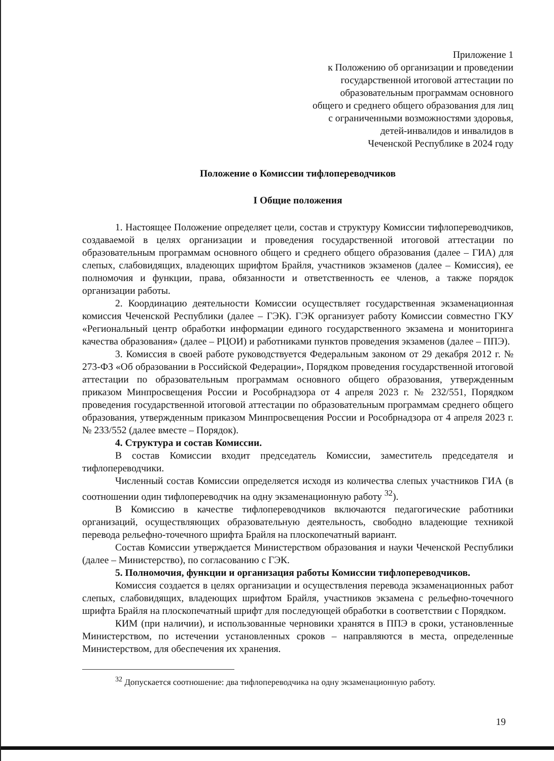Приложение 1
к Положению об организации и проведении
государственной итоговой аттестации по
образовательным программам основного
общего и среднего общего образования для лиц
с ограниченными возможностями здоровья,
детей-инвалидов и инвалидов в
Чеченской Республике в 2024 году
Положение о Комиссии тифлопереводчиков
I Общие положения
1. Настоящее Положение определяет цели, состав и структуру Комиссии тифлопереводчиков, создаваемой в целях организации и проведения государственной итоговой аттестации по образовательным программам основного общего и среднего общего образования (далее – ГИА) для слепых, слабовидящих, владеющих шрифтом Брайля, участников экзаменов (далее – Комиссия), ее полномочия и функции, права, обязанности и ответственность ее членов, а также порядок организации работы.
2. Координацию деятельности Комиссии осуществляет государственная экзаменационная комиссия Чеченской Республики (далее – ГЭК). ГЭК организует работу Комиссии совместно ГКУ «Региональный центр обработки информации единого государственного экзамена и мониторинга качества образования» (далее – РЦОИ) и работниками пунктов проведения экзаменов (далее – ППЭ).
3. Комиссия в своей работе руководствуется Федеральным законом от 29 декабря 2012 г. № 273-ФЗ «Об образовании в Российской Федерации», Порядком проведения государственной итоговой аттестации по образовательным программам основного общего образования, утвержденным приказом Минпросвещения России и Рособрнадзора от 4 апреля 2023 г. № 232/551, Порядком проведения государственной итоговой аттестации по образовательным программам среднего общего образования, утвержденным приказом Минпросвещения России и Рособрнадзора от 4 апреля 2023 г. № 233/552 (далее вместе – Порядок).
4. Структура и состав Комиссии.
В состав Комиссии входит председатель Комиссии, заместитель председателя и тифлопереводчики.
Численный состав Комиссии определяется исходя из количества слепых участников ГИА (в соотношении один тифлопереводчик на одну экзаменационную работу <sup>32</sup>).
В Комиссию в качестве тифлопереводчиков включаются педагогические работники организаций, осуществляющих образовательную деятельность, свободно владеющие техникой перевода рельефно-точечного шрифта Брайля на плоскопечатный вариант.
Состав Комиссии утверждается Министерством образования и науки Чеченской Республики (далее – Министерство), по согласованию с ГЭК.
5. Полномочия, функции и организация работы Комиссии тифлопереводчиков.
Комиссия создается в целях организации и осуществления перевода экзаменационных работ слепых, слабовидящих, владеющих шрифтом Брайля, участников экзамена с рельефно-точечного шрифта Брайля на плоскопечатный шрифт для последующей обработки в соответствии с Порядком.
КИМ (при наличии), и использованные черновики хранятся в ППЭ в сроки, установленные Министерством, по истечении установленных сроков – направляются в места, определенные Министерством, для обеспечения их хранения.
<sup>32</sup> Допускается соотношение: два тифлопереводчика на одну экзаменационную работу.
19